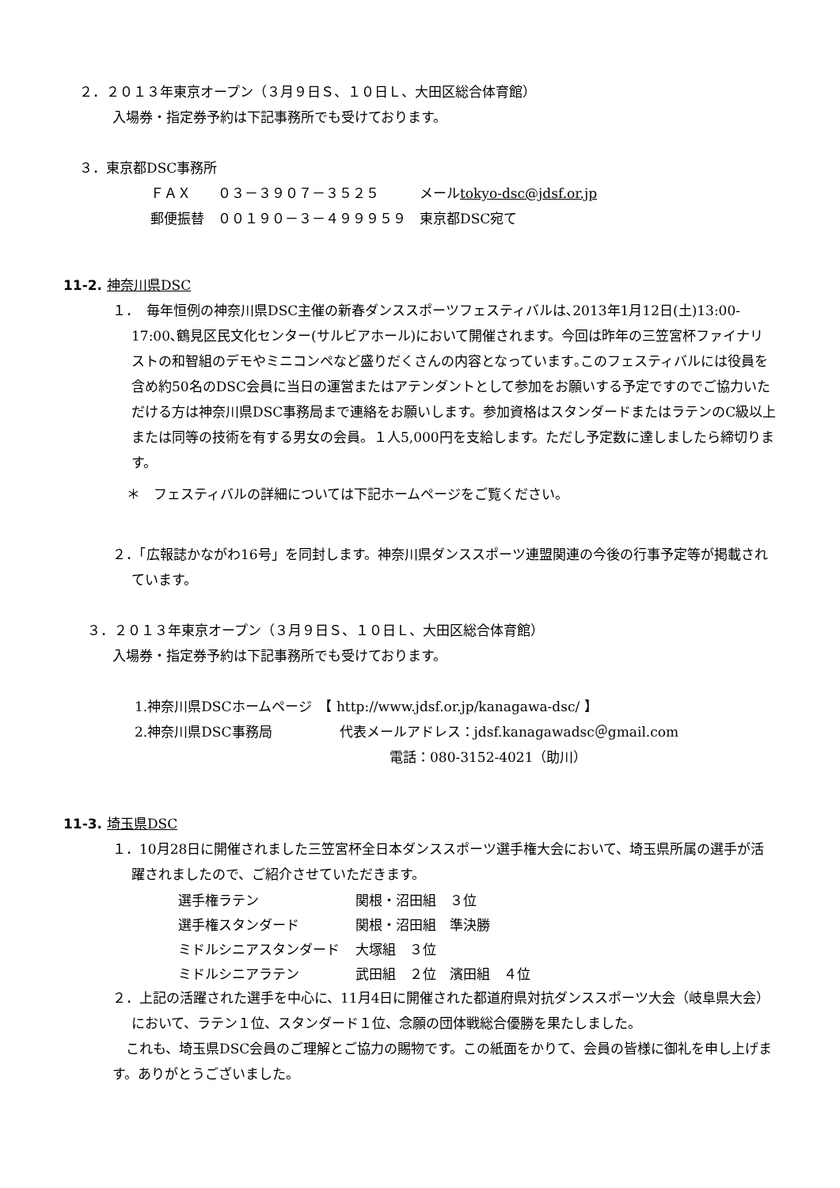２．２０１３年東京オープン（３月９日Ｓ、１０日Ｌ、大田区総合体育館）
入場券・指定券予約は下記事務所でも受けております。
３．東京都DSC事務所
ＦＡＸ　　０３－３９０７－３５２５　　　メールtokyo-dsc@jdsf.or.jp
郵便振替　００１９０－３－４９９９５９　東京都DSC宛て
11-2. 神奈川県DSC
１．　毎年恒例の神奈川県DSC主催の新春ダンススポーツフェスティバルは､2013年1月12日(土)13:00-17:00､鶴見区民文化センター(サルビアホール)において開催されます。今回は昨年の三笠宮杯ファイナリストの和智組のデモやミニコンペなど盛りだくさんの内容となっています｡このフェスティバルには役員を含め約50名のDSC会員に当日の運営またはアテンダントとして参加をお願いする予定ですのでご協力いただける方は神奈川県DSC事務局まで連絡をお願いします。参加資格はスタンダードまたはラテンのC級以上または同等の技術を有する男女の会員。１人5,000円を支給します。ただし予定数に達しましたら締切ります。
＊　フェスティバルの詳細については下記ホームページをご覧ください。
２．「広報誌かながわ16号」を同封します。神奈川県ダンススポーツ連盟関連の今後の行事予定等が掲載されています。
３．２０１３年東京オープン（３月９日Ｓ、１０日Ｌ、大田区総合体育館）
入場券・指定券予約は下記事務所でも受けております。
1.神奈川県DSCホームページ　【 http://www.jdsf.or.jp/kanagawa-dsc/ 】
2.神奈川県DSC事務局　　　　　代表メールアドレス：jdsf.kanagawadsc＠gmail.com
電話：080-3152-4021（助川）
11-3. 埼玉県DSC
１．10月28日に開催されました三笠宮杯全日本ダンススポーツ選手権大会において、埼玉県所属の選手が活躍されましたので、ご紹介させていただきます。
| 選手権ラテン | 関根・沼田組 ３位 |
| 選手権スタンダード | 関根・沼田組 準決勝 |
| ミドルシニアスタンダード | 大塚組 ３位 |
| ミドルシニアラテン | 武田組 ２位 濱田組 ４位 |
２．上記の活躍された選手を中心に、11月4日に開催された都道府県対抗ダンススポーツ大会（岐阜県大会）において、ラテン１位、スタンダード１位、念願の団体戦総合優勝を果たしました。
　これも、埼玉県DSC会員のご理解とご協力の賜物です。この紙面をかりて、会員の皆様に御礼を申し上げます。ありがとうございました。